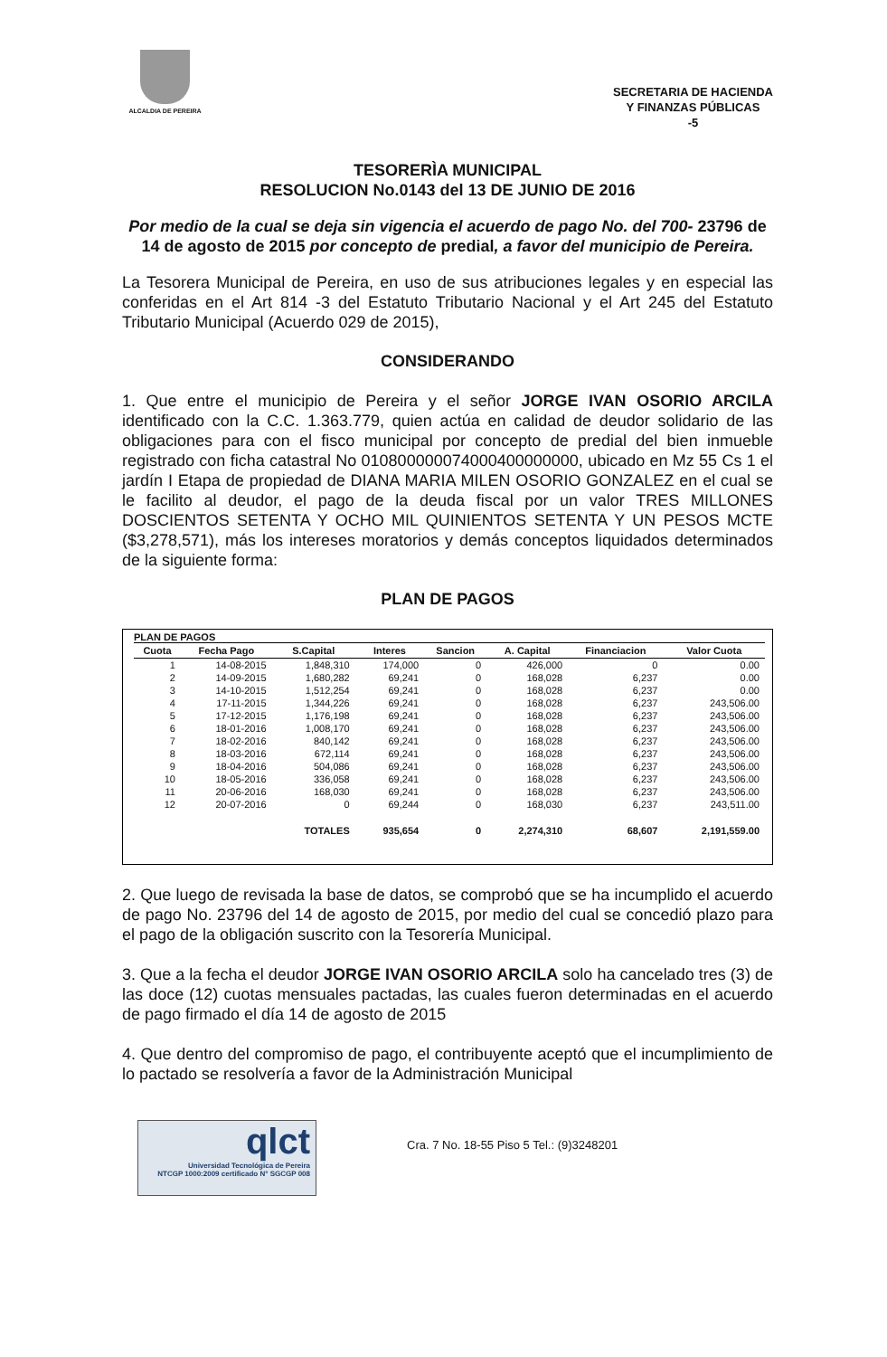ALCALDIA DE PEREIRA
SECRETARIA DE HACIENDA
Y FINANZAS PÚBLICAS
-5
TESORERÌA MUNICIPAL
RESOLUCION No.0143 del 13 DE JUNIO DE 2016
Por medio de la cual se deja sin vigencia el acuerdo de pago No. del 700- 23796 de 14 de agosto de 2015 por concepto de predial, a favor del municipio de Pereira.
La Tesorera Municipal de Pereira, en uso de sus atribuciones legales y en especial las conferidas en el Art 814 -3 del Estatuto Tributario Nacional y el Art 245 del Estatuto Tributario Municipal (Acuerdo 029 de 2015),
CONSIDERANDO
1. Que entre el municipio de Pereira y el señor JORGE IVAN OSORIO ARCILA identificado con la C.C. 1.363.779, quien actúa en calidad de deudor solidario de las obligaciones para con el fisco municipal por concepto de predial del bien inmueble registrado con ficha catastral No 010800000074000400000000, ubicado en Mz 55 Cs 1 el jardín I Etapa de propiedad de DIANA MARIA MILEN OSORIO GONZALEZ en el cual se le facilito al deudor, el pago de la deuda fiscal por un valor TRES MILLONES DOSCIENTOS SETENTA Y OCHO MIL QUINIENTOS SETENTA Y UN PESOS MCTE ($3,278,571), más los intereses moratorios y demás conceptos liquidados determinados de la siguiente forma:
PLAN DE PAGOS
PLAN DE PAGOS
| Cuota | Fecha Pago | S.Capital | Interes | Sancion | A. Capital | Financiacion | Valor Cuota |
| --- | --- | --- | --- | --- | --- | --- | --- |
| 1 | 14-08-2015 | 1,848,310 | 174,000 | 0 | 426,000 | 0 | 0.00 |
| 2 | 14-09-2015 | 1,680,282 | 69,241 | 0 | 168,028 | 6,237 | 0.00 |
| 3 | 14-10-2015 | 1,512,254 | 69,241 | 0 | 168,028 | 6,237 | 0.00 |
| 4 | 17-11-2015 | 1,344,226 | 69,241 | 0 | 168,028 | 6,237 | 243,506.00 |
| 5 | 17-12-2015 | 1,176,198 | 69,241 | 0 | 168,028 | 6,237 | 243,506.00 |
| 6 | 18-01-2016 | 1,008,170 | 69,241 | 0 | 168,028 | 6,237 | 243,506.00 |
| 7 | 18-02-2016 | 840,142 | 69,241 | 0 | 168,028 | 6,237 | 243,506.00 |
| 8 | 18-03-2016 | 672,114 | 69,241 | 0 | 168,028 | 6,237 | 243,506.00 |
| 9 | 18-04-2016 | 504,086 | 69,241 | 0 | 168,028 | 6,237 | 243,506.00 |
| 10 | 18-05-2016 | 336,058 | 69,241 | 0 | 168,028 | 6,237 | 243,506.00 |
| 11 | 20-06-2016 | 168,030 | 69,241 | 0 | 168,028 | 6,237 | 243,506.00 |
| 12 | 20-07-2016 | 0 | 69,244 | 0 | 168,030 | 6,237 | 243,511.00 |
| | | TOTALES | 935,654 | 0 | 2,274,310 | 68,607 | 2,191,559.00 |
2. Que luego de revisada la base de datos, se comprobó que se ha incumplido el acuerdo de pago No. 23796 del 14 de agosto de 2015, por medio del cual se concedió plazo para el pago de la obligación suscrito con la Tesorería Municipal.
3. Que a la fecha el deudor JORGE IVAN OSORIO ARCILA solo ha cancelado tres (3) de las doce (12) cuotas mensuales pactadas, las cuales fueron determinadas en el acuerdo de pago firmado el día 14 de agosto de 2015
4. Que dentro del compromiso de pago, el contribuyente aceptó que el incumplimiento de lo pactado se resolvería a favor de la Administración Municipal
qlct
Universidad Tecnológica de Pereira
NTCGP 1000:2009 certificado N° SGCGP 008
Cra. 7 No. 18-55 Piso 5 Tel.: (9)3248201